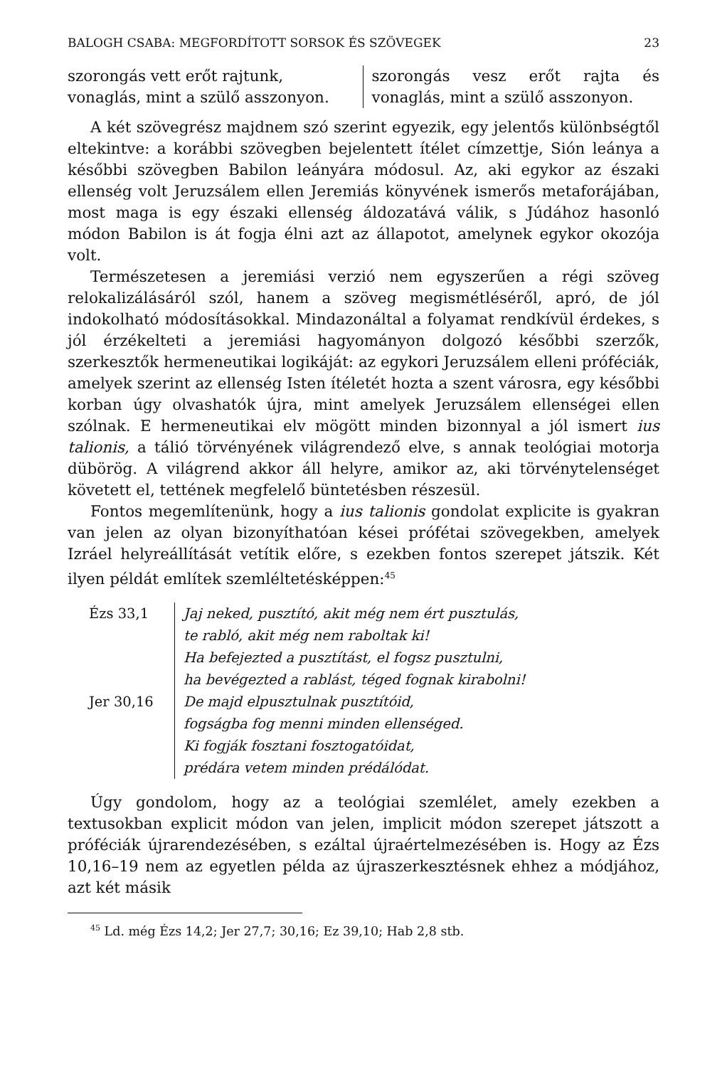BALOGH CSABA: MEGFORDÍTOTT SORSOK ÉS SZÖVEGEK 23
szorongás vett erőt rajtunk, vonaglás, mint a szülő asszonyon.
szorongás vesz erőt rajta és vonaglás, mint a szülő asszonyon.
A két szövegrész majdnem szó szerint egyezik, egy jelentős különbségtől eltekintve: a korábbi szövegben bejelentett ítélet címzettje, Sión leánya a későbbi szövegben Babilon leányára módosul. Az, aki egykor az északi ellenség volt Jeruzsálem ellen Jeremiás könyvének ismerős metaforájában, most maga is egy északi ellenség áldozatává válik, s Júdához hasonló módon Babilon is át fogja élni azt az állapotot, amelynek egykor okozója volt.
Természetesen a jeremiási verzió nem egyszerűen a régi szöveg relokalizálásáról szól, hanem a szöveg megismétléséről, apró, de jól indokolható módosításokkal. Mindazonáltal a folyamat rendkívül érdekes, s jól érzékelteti a jeremiási hagyományon dolgozó későbbi szerzők, szerkesztők hermeneutikai logikáját: az egykori Jeruzsálem elleni próféciák, amelyek szerint az ellenség Isten ítéletét hozta a szent városra, egy későbbi korban úgy olvashatók újra, mint amelyek Jeruzsálem ellenségei ellen szólnak. E hermeneutikai elv mögött minden bizonnyal a jól ismert ius talionis, a tálió törvényének világrendező elve, s annak teológiai motorja dübörög. A világrend akkor áll helyre, amikor az, aki törvénytelenséget követett el, tettének megfelelő büntetésben részesül.
Fontos megemlítenünk, hogy a ius talionis gondolat explicite is gyakran van jelen az olyan bizonyíthatóan kései prófétai szövegekben, amelyek Izráel helyreállítását vetítik előre, s ezekben fontos szerepet játszik. Két ilyen példát említek szemléltetésképpen:<sup>45</sup>
Ézs 33,1
Jer 30,16
Jaj neked, pusztító, akit még nem ért pusztulás,
te rabló, akit még nem raboltak ki!
Ha befejezted a pusztítást, el fogsz pusztulni,
ha bevégezted a rablást, téged fognak kirabolni!
De majd elpusztulnak pusztítóid,
fogságba fog menni minden ellenséged.
Ki fogják fosztani fosztogatóidat,
prédára vetem minden prédálódat.
Úgy gondolom, hogy az a teológiai szemlélet, amely ezekben a textusokban explicit módon van jelen, implicit módon szerepet játszott a próféciák újrarendezésében, s ezáltal újraértelmezésében is. Hogy az Ézs 10,16–19 nem az egyetlen példa az újraszerkesztésnek ehhez a módjához, azt két másik
<sup>45</sup> Ld. még Ézs 14,2; Jer 27,7; 30,16; Ez 39,10; Hab 2,8 stb.